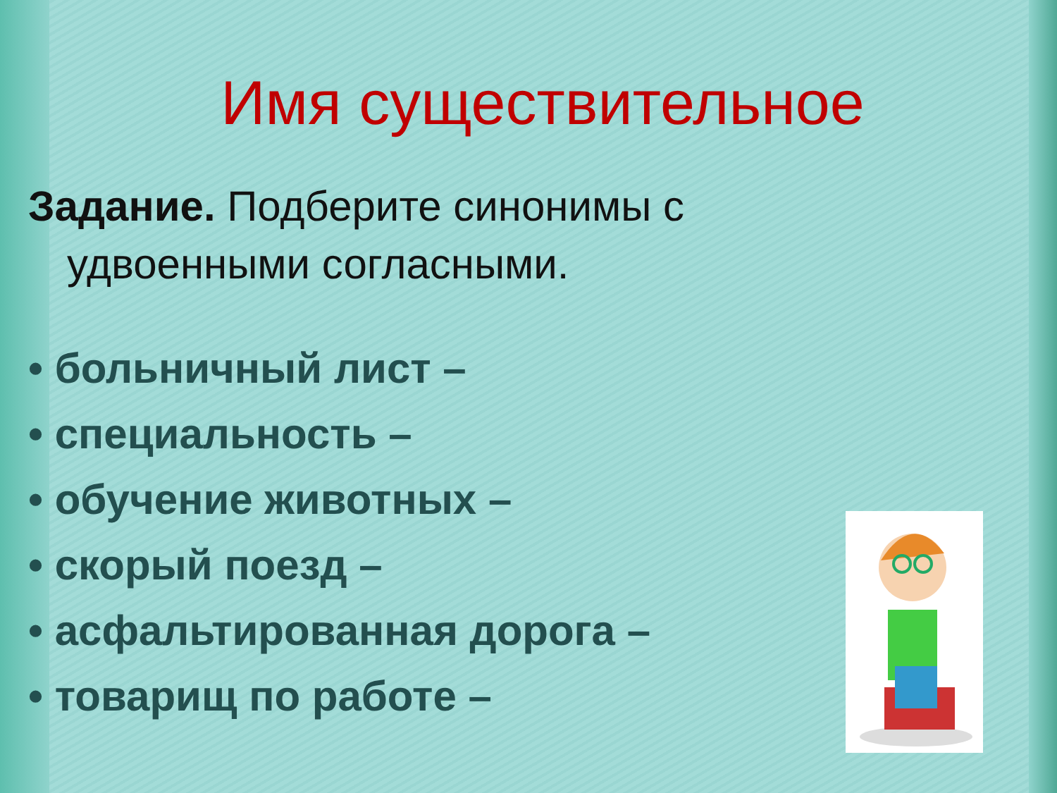Имя существительное
Задание. Подберите синонимы с удвоенными согласными.
• больничный лист –
• специальность –
• обучение животных –
• скорый поезд –
• асфальтированная дорога –
• товарищ по работе –